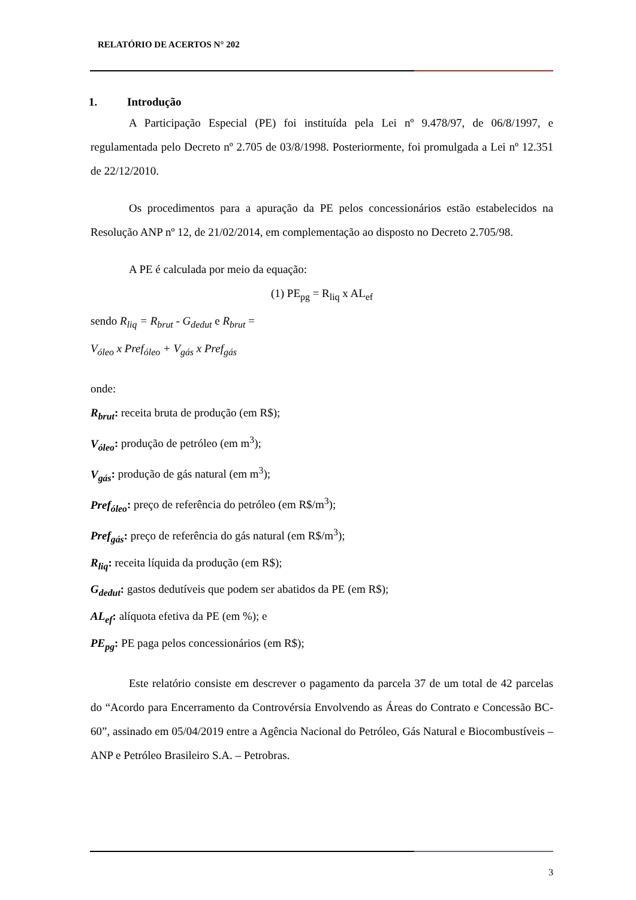RELATÓRIO DE ACERTOS N° 202
1. Introdução
A Participação Especial (PE) foi instituída pela Lei nº 9.478/97, de 06/8/1997, e regulamentada pelo Decreto nº 2.705 de 03/8/1998. Posteriormente, foi promulgada a Lei nº 12.351 de 22/12/2010.
Os procedimentos para a apuração da PE pelos concessionários estão estabelecidos na Resolução ANP nº 12, de 21/02/2014, em complementação ao disposto no Decreto 2.705/98.
A PE é calculada por meio da equação:
(1) PE<sub>pg</sub> = R<sub>liq</sub> x AL<sub>ef</sub>
sendo R<sub>liq</sub> = R<sub>brut</sub> - G<sub>dedut</sub> e R<sub>brut</sub> =
V<sub>óleo</sub> x Pref<sub>óleo</sub> + V<sub>gás</sub> x Pref<sub>gás</sub>
onde:
R<sub>brut</sub>: receita bruta de produção (em R$);
V<sub>óleo</sub>: produção de petróleo (em m<sup>3</sup>);
V<sub>gás</sub>: produção de gás natural (em m<sup>3</sup>);
Pref<sub>óleo</sub>: preço de referência do petróleo (em R$/m<sup>3</sup>);
Pref<sub>gás</sub>: preço de referência do gás natural (em R$/m<sup>3</sup>);
R<sub>liq</sub>: receita líquida da produção (em R$);
G<sub>dedut</sub>: gastos dedutíveis que podem ser abatidos da PE (em R$);
AL<sub>ef</sub>: alíquota efetiva da PE (em %); e
PE<sub>pg</sub>: PE paga pelos concessionários (em R$);
Este relatório consiste em descrever o pagamento da parcela 37 de um total de 42 parcelas do “Acordo para Encerramento da Controvérsia Envolvendo as Áreas do Contrato e Concessão BC-60”, assinado em 05/04/2019 entre a Agência Nacional do Petróleo, Gás Natural e Biocombustíveis – ANP e Petróleo Brasileiro S.A. – Petrobras.
3